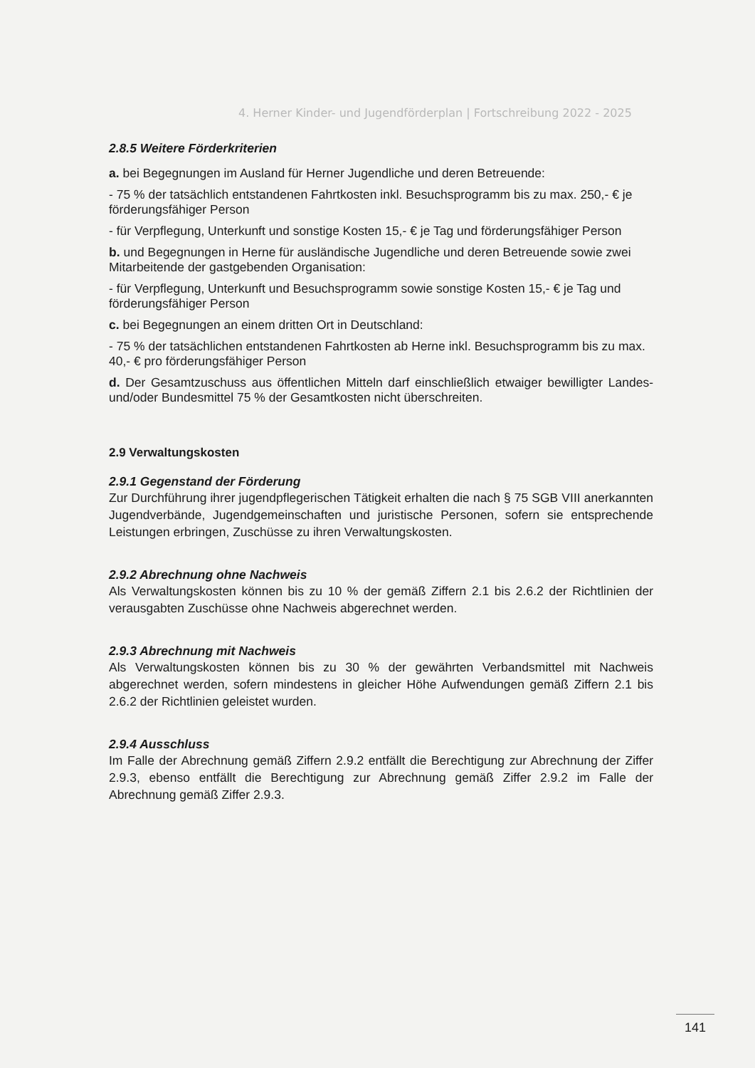4. Herner Kinder- und Jugendförderplan | Fortschreibung 2022 - 2025
2.8.5 Weitere Förderkriterien
a. bei Begegnungen im Ausland für Herner Jugendliche und deren Betreuende:
- 75 % der tatsächlich entstandenen Fahrtkosten inkl. Besuchsprogramm bis zu max. 250,- € je förderungsfähiger Person
- für Verpflegung, Unterkunft und sonstige Kosten 15,- € je Tag und förderungsfähiger Person
b. und Begegnungen in Herne für ausländische Jugendliche und deren Betreuende sowie zwei Mitarbeitende der gastgebenden Organisation:
- für Verpflegung, Unterkunft und Besuchsprogramm sowie sonstige Kosten 15,- € je Tag und förderungsfähiger Person
c. bei Begegnungen an einem dritten Ort in Deutschland:
- 75 % der tatsächlichen entstandenen Fahrtkosten ab Herne inkl. Besuchsprogramm bis zu max. 40,- € pro förderungsfähiger Person
d. Der Gesamtzuschuss aus öffentlichen Mitteln darf einschließlich etwaiger bewilligter Landes- und/oder Bundesmittel 75 % der Gesamtkosten nicht überschreiten.
2.9 Verwaltungskosten
2.9.1 Gegenstand der Förderung
Zur Durchführung ihrer jugendpflegerischen Tätigkeit erhalten die nach § 75 SGB VIII anerkannten Jugendverbände, Jugendgemeinschaften und juristische Personen, sofern sie entsprechende Leistungen erbringen, Zuschüsse zu ihren Verwaltungskosten.
2.9.2 Abrechnung ohne Nachweis
Als Verwaltungskosten können bis zu 10 % der gemäß Ziffern 2.1 bis 2.6.2 der Richtlinien der verausgabten Zuschüsse ohne Nachweis abgerechnet werden.
2.9.3 Abrechnung mit Nachweis
Als Verwaltungskosten können bis zu 30 % der gewährten Verbandsmittel mit Nachweis abgerechnet werden, sofern mindestens in gleicher Höhe Aufwendungen gemäß Ziffern 2.1 bis 2.6.2 der Richtlinien geleistet wurden.
2.9.4 Ausschluss
Im Falle der Abrechnung gemäß Ziffern 2.9.2 entfällt die Berechtigung zur Abrechnung der Ziffer 2.9.3, ebenso entfällt die Berechtigung zur Abrechnung gemäß Ziffer 2.9.2 im Falle der Abrechnung gemäß Ziffer 2.9.3.
141